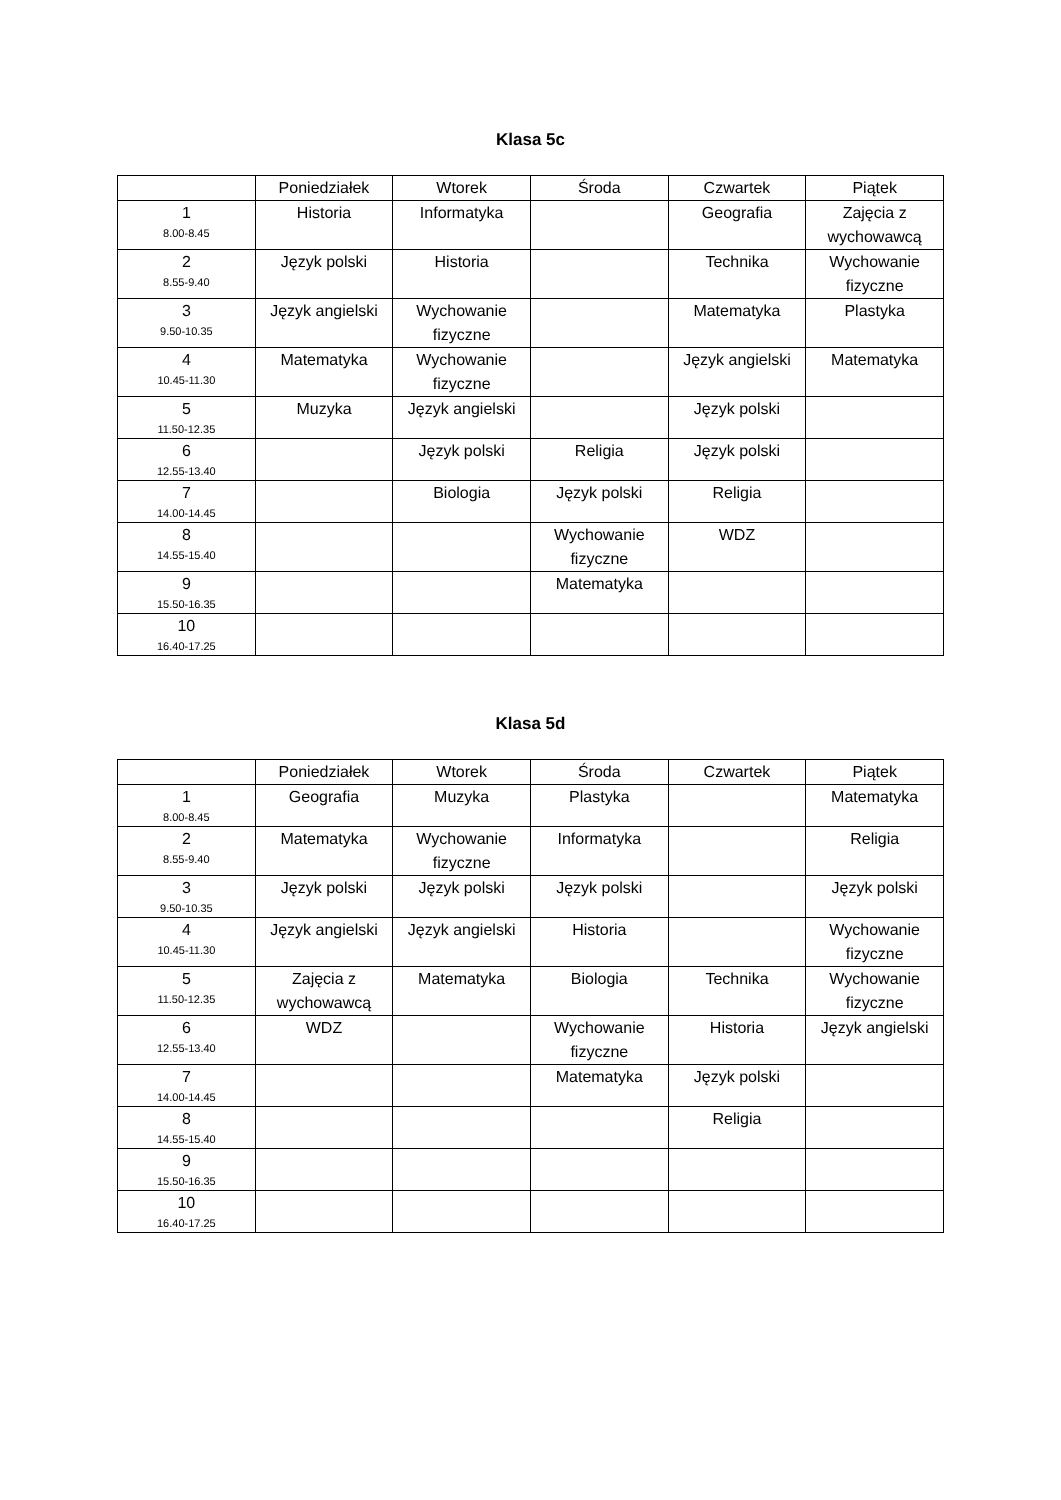Klasa 5c
| | Poniedziałek | Wtorek | Środa | Czwartek | Piątek |
| --- | --- | --- | --- | --- | --- |
| 1 8.00-8.45 | Historia | Informatyka | | Geografia | Zajęcia z wychowawcą |
| 2 8.55-9.40 | Język polski | Historia | | Technika | Wychowanie fizyczne |
| 3 9.50-10.35 | Język angielski | Wychowanie fizyczne | | Matematyka | Plastyka |
| 4 10.45-11.30 | Matematyka | Wychowanie fizyczne | | Język angielski | Matematyka |
| 5 11.50-12.35 | Muzyka | Język angielski | | Język polski | |
| 6 12.55-13.40 | | Język polski | Religia | Język polski | |
| 7 14.00-14.45 | | Biologia | Język polski | Religia | |
| 8 14.55-15.40 | | | Wychowanie fizyczne | WDZ | |
| 9 15.50-16.35 | | | Matematyka | | |
| 10 16.40-17.25 | | | | | |
Klasa 5d
| | Poniedziałek | Wtorek | Środa | Czwartek | Piątek |
| --- | --- | --- | --- | --- | --- |
| 1 8.00-8.45 | Geografia | Muzyka | Plastyka | | Matematyka |
| 2 8.55-9.40 | Matematyka | Wychowanie fizyczne | Informatyka | | Religia |
| 3 9.50-10.35 | Język polski | Język polski | Język polski | | Język polski |
| 4 10.45-11.30 | Język angielski | Język angielski | Historia | | Wychowanie fizyczne |
| 5 11.50-12.35 | Zajęcia z wychowawcą | Matematyka | Biologia | Technika | Wychowanie fizyczne |
| 6 12.55-13.40 | WDZ | | Wychowanie fizyczne | Historia | Język angielski |
| 7 14.00-14.45 | | | Matematyka | Język polski | |
| 8 14.55-15.40 | | | | Religia | |
| 9 15.50-16.35 | | | | | |
| 10 16.40-17.25 | | | | | |